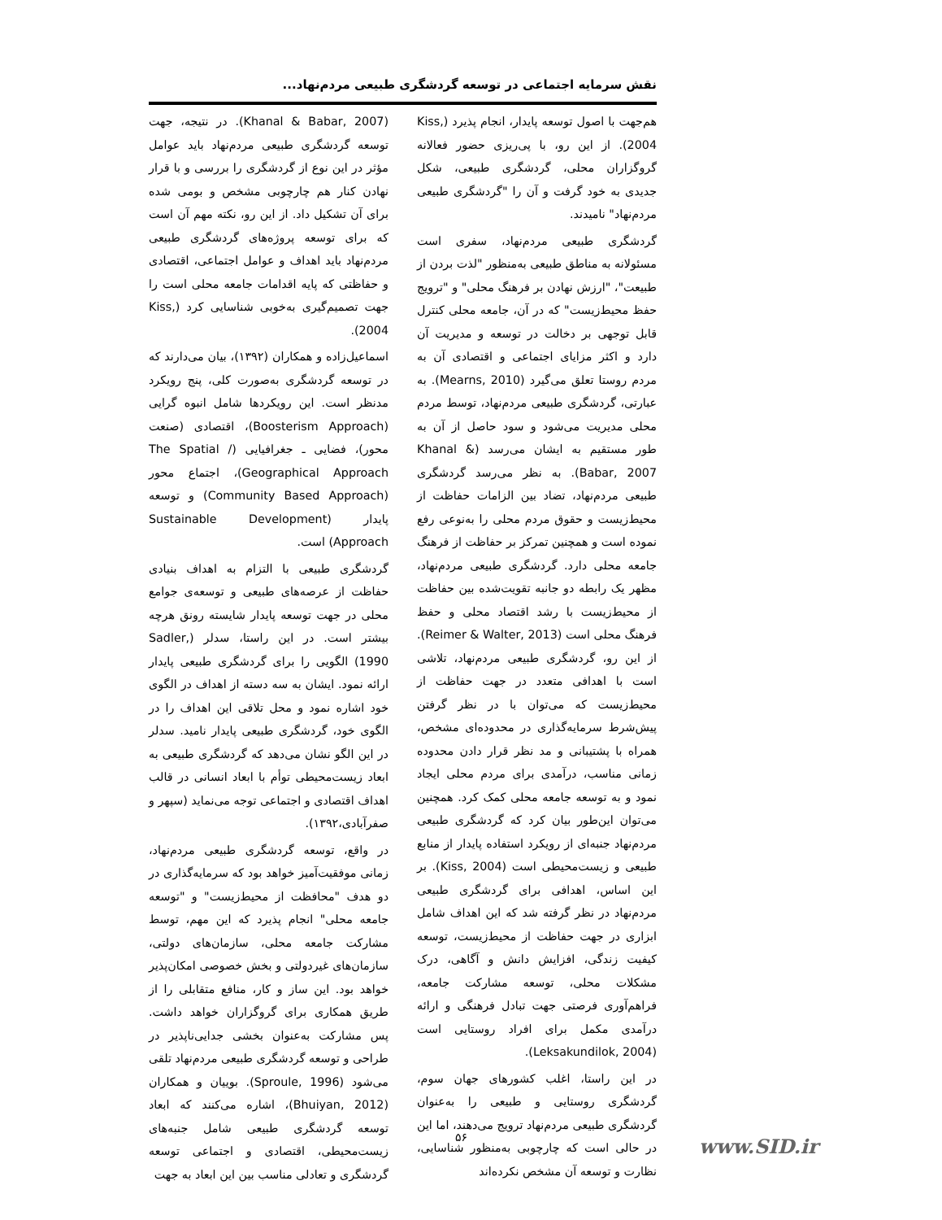نقش سرمایه اجتماعی در توسعه گردشگری طبیعی مردم‌نهاد...
هم‌جهت با اصول توسعه پایدار، انجام پذیرد (Kiss, 2004). از این رو، با پی‌ریزی حضور فعالانه گروگزاران محلی، گردشگری طبیعی، شکل جدیدی به خود گرفت و آن را "گردشگری طبیعی مردم‌نهاد" نامیدند.
گردشگری طبیعی مردم‌نهاد، سفری است مسئولانه به مناطق طبیعی به‌منظور "لذت بردن از طبیعت"، "ارزش نهادن بر فرهنگ محلی" و "ترویج حفظ محیط‌زیست" که در آن، جامعه محلی کنترل قابل توجهی بر دخالت در توسعه و مدیریت آن دارد و اکثر مزایای اجتماعی و اقتصادی آن به مردم روستا تعلق می‌گیرد (Mearns, 2010). به عبارتی، گردشگری طبیعی مردم‌نهاد، توسط مردم محلی مدیریت می‌شود و سود حاصل از آن به طور مستقیم به ایشان می‌رسد (Khanal & Babar, 2007). به نظر می‌رسد گردشگری طبیعی مردم‌نهاد، تضاد بین الزامات حفاظت از محیط‌زیست و حقوق مردم محلی را به‌نوعی رفع نموده است و همچنین تمرکز بر حفاظت از فرهنگ جامعه محلی دارد. گردشگری طبیعی مردم‌نهاد، مظهر یک رابطه دو جانبه تقویت‌شده بین حفاظت از محیط‌زیست با رشد اقتصاد محلی و حفظ فرهنگ محلی است (Reimer & Walter, 2013). از این رو، گردشگری طبیعی مردم‌نهاد، تلاشی است با اهدافی متعدد در جهت حفاظت از محیط‌زیست که می‌توان با در نظر گرفتن پیش‌شرط سرمایه‌گذاری در محدوده‌ای مشخص، همراه با پشتیبانی و مد نظر قرار دادن محدوده زمانی مناسب، درآمدی برای مردم محلی ایجاد نمود و به توسعه جامعه محلی کمک کرد. همچنین می‌توان این‌طور بیان کرد که گردشگری طبیعی مردم‌نهاد جنبه‌ای از رویکرد استفاده پایدار از منابع طبیعی و زیست‌محیطی است (Kiss, 2004). بر این اساس، اهدافی برای گردشگری طبیعی مردم‌نهاد در نظر گرفته شد که این اهداف شامل ابزاری در جهت حفاظت از محیط‌زیست، توسعه کیفیت زندگی، افزایش دانش و آگاهی، درک مشکلات محلی، توسعه مشارکت جامعه، فراهم‌آوری فرصتی جهت تبادل فرهنگی و ارائه درآمدی مکمل برای افراد روستایی است (Leksakundilok, 2004).
در این راستا، اغلب کشورهای جهان سوم، گردشگری روستایی و طبیعی را به‌عنوان گردشگری طبیعی مردم‌نهاد ترویج می‌دهند، اما این در حالی است که چارچوبی به‌منظور شناسایی، نظارت و توسعه آن مشخص نکرده‌اند
(Khanal & Babar, 2007). در نتیجه، جهت توسعه گردشگری طبیعی مردم‌نهاد باید عوامل مؤثر در این نوع از گردشگری را بررسی و با قرار نهادن کنار هم چارچوبی مشخص و بومی شده برای آن تشکیل داد. از این رو، نکته مهم آن است که برای توسعه پروژه‌های گردشگری طبیعی مردم‌نهاد باید اهداف و عوامل اجتماعی، اقتصادی و حفاظتی که پایه اقدامات جامعه محلی است را جهت تصمیم‌گیری به‌خوبی شناسایی کرد (Kiss, 2004).
اسماعیل‌زاده و همکاران (۱۳۹۲)، بیان می‌دارند که در توسعه گردشگری به‌صورت کلی، پنج رویکرد مدنظر است. این رویکردها شامل انبوه گرایی (Boosterism Approach)، اقتصادی (صنعت محور)، فضایی ـ جغرافیایی (The Spatial / Geographical Approach)، اجتماع محور (Community Based Approach) و توسعه پایدار (Sustainable Development Approach) است.
گردشگری طبیعی با التزام به اهداف بنیادی حفاظت از عرصه‌های طبیعی و توسعه‌ی جوامع محلی در جهت توسعه پایدار شایسته رونق هرچه بیشتر است. در این راستا، سدلر (Sadler, 1990) الگویی را برای گردشگری طبیعی پایدار ارائه نمود. ایشان به سه دسته از اهداف در الگوی خود اشاره نمود و محل تلاقی این اهداف را در الگوی خود، گردشگری طبیعی پایدار نامید. سدلر در این الگو نشان می‌دهد که گردشگری طبیعی به ابعاد زیست‌محیطی توأم با ابعاد انسانی در قالب اهداف اقتصادی و اجتماعی توجه می‌نماید (سپهر و صفرآبادی،۱۳۹۲).
در واقع، توسعه گردشگری طبیعی مردم‌نهاد، زمانی موفقیت‌آمیز خواهد بود که سرمایه‌گذاری در دو هدف "محافظت از محیط‌زیست" و "توسعه جامعه محلی" انجام پذیرد که این مهم، توسط مشارکت جامعه محلی، سازمان‌های دولتی، سازمان‌های غیردولتی و بخش خصوصی امکان‌پذیر خواهد بود. این ساز و کار، منافع متقابلی را از طریق همکاری برای گروگزاران خواهد داشت. پس مشارکت به‌عنوان بخشی جدایی‌ناپذیر در طراحی و توسعه گردشگری طبیعی مردم‌نهاد تلقی می‌شود (Sproule, 1996). بوییان و همکاران (Bhuiyan, 2012)، اشاره می‌کنند که ابعاد توسعه گردشگری طبیعی شامل جنبه‌های زیست‌محیطی، اقتصادی و اجتماعی توسعه گردشگری و تعادلی مناسب بین این ابعاد به جهت
۵۶ www.SID.ir